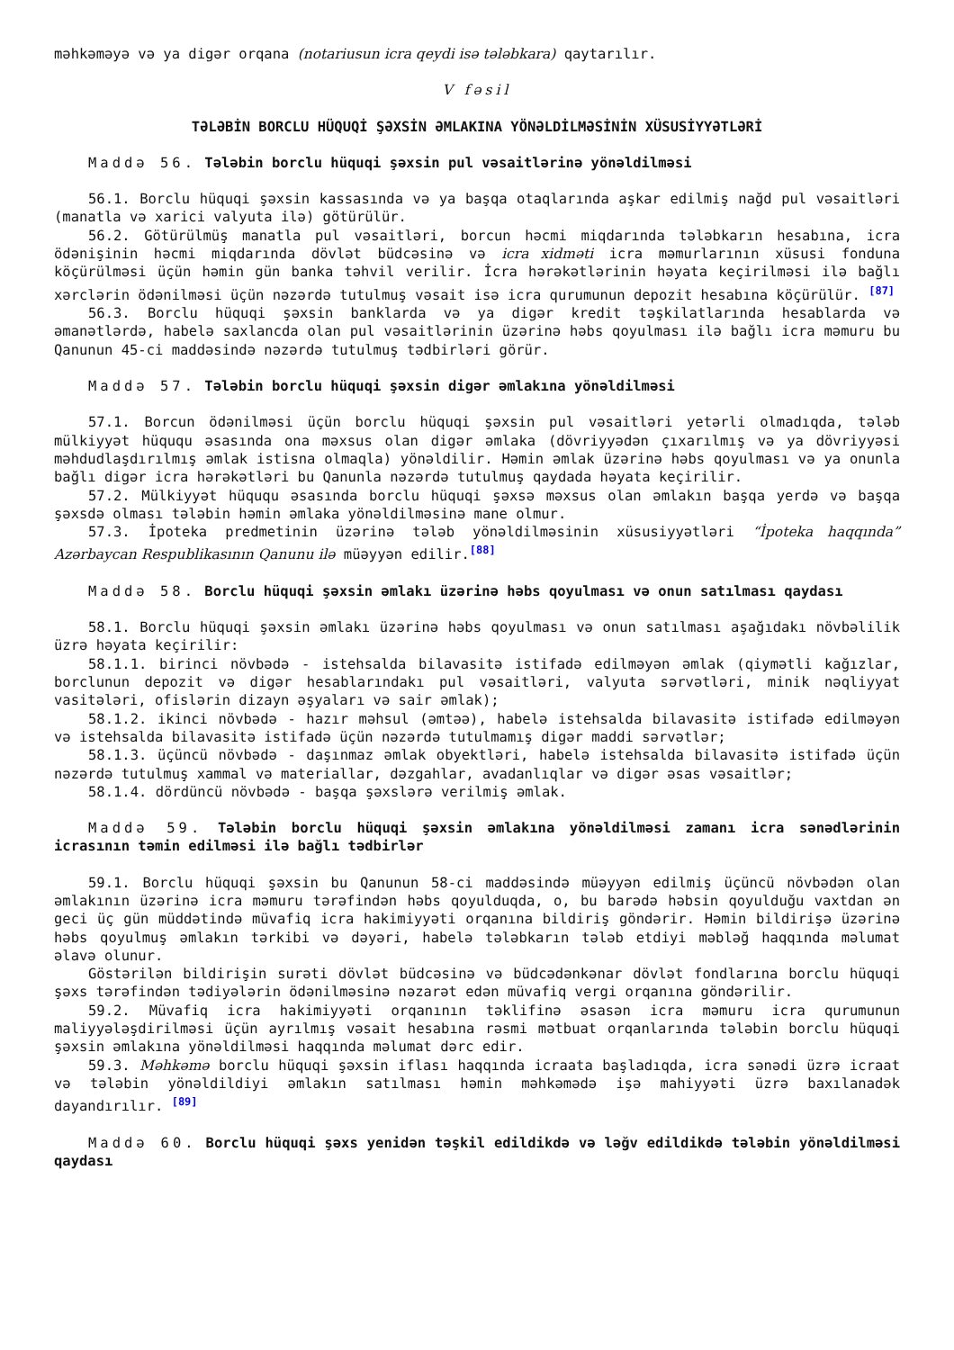məhkəməyə və ya digər orqana (notariusun icra qeydi isə tələbkara) qaytarılır.
V fəsil
TƏLƏBİN BORCLU HÜQUQİ ŞƏXSİN ƏMLAKINA YÖNƏLDİLMƏSİNİN XÜSUSİYYƏTLƏRİ
Maddə 56. Tələbin borclu hüquqi şəxsin pul vəsaitlərinə yönəldilməsi
56.1. Borclu hüquqi şəxsin kassasında və ya başqa otaqlarında aşkar edilmiş nağd pul vəsaitləri (manatla və xarici valyuta ilə) götürülür.
56.2. Götürülmüş manatla pul vəsaitləri, borcun həcmi miqdarında tələbkarın hesabına, icra ödənişinin həcmi miqdarında dövlət büdcəsinə və icra xidməti icra məmurlarının xüsusi fonduna köçürülməsi üçün həmin gün banka təhvil verilir. İcra hərəkətlərinin həyata keçirilməsi ilə bağlı xərclərin ödənilməsi üçün nəzərdə tutulmuş vəsait isə icra qurumunun depozit hesabına köçürülür. <sup>[87]</sup>
56.3. Borclu hüquqi şəxsin banklarda və ya digər kredit təşkilatlarında hesablarda və əmanətlərdə, habelə saxlancda olan pul vəsaitlərinin üzərinə həbs qoyulması ilə bağlı icra məmuru bu Qanunun 45-ci maddəsində nəzərdə tutulmuş tədbirləri görür.
Maddə 57. Tələbin borclu hüquqi şəxsin digər əmlakına yönəldilməsi
57.1. Borcun ödənilməsi üçün borclu hüquqi şəxsin pul vəsaitləri yetərli olmadıqda, tələb mülkiyyət hüququ əsasında ona məxsus olan digər əmlaka (dövriyyədən çıxarılmış və ya dövriyyəsi məhdudlaşdırılmış əmlak istisna olmaqla) yönəldilir. Həmin əmlak üzərinə həbs qoyulması və ya onunla bağlı digər icra hərəkətləri bu Qanunla nəzərdə tutulmuş qaydada həyata keçirilir.
57.2. Mülkiyyət hüququ əsasında borclu hüquqi şəxsə məxsus olan əmlakın başqa yerdə və başqa şəxsdə olması tələbin həmin əmlaka yönəldilməsinə mane olmur.
57.3. İpoteka predmetinin üzərinə tələb yönəldilməsinin xüsusiyyətləri “İpoteka haqqında” Azərbaycan Respublikasının Qanunu ilə müəyyən edilir.<sup>[88]</sup>
Maddə 58. Borclu hüquqi şəxsin əmlakı üzərinə həbs qoyulması və onun satılması qaydası
58.1. Borclu hüquqi şəxsin əmlakı üzərinə həbs qoyulması və onun satılması aşağıdakı növbəlilik üzrə həyata keçirilir:
58.1.1. birinci növbədə - istehsalda bilavasitə istifadə edilməyən əmlak (qiymətli kağızlar, borclunun depozit və digər hesablarındakı pul vəsaitləri, valyuta sərvətləri, minik nəqliyyat vasitələri, ofislərin dizayn əşyaları və sair əmlak);
58.1.2. ikinci növbədə - hazır məhsul (əmtəə), habelə istehsalda bilavasitə istifadə edilməyən və istehsalda bilavasitə istifadə üçün nəzərdə tutulmamış digər maddi sərvətlər;
58.1.3. üçüncü növbədə - daşınmaz əmlak obyektləri, habelə istehsalda bilavasitə istifadə üçün nəzərdə tutulmuş xammal və materiallar, dəzgahlar, avadanlıqlar və digər əsas vəsaitlər;
58.1.4. dördüncü növbədə - başqa şəxslərə verilmiş əmlak.
Maddə 59. Tələbin borclu hüquqi şəxsin əmlakına yönəldilməsi zamanı icra sənədlərinin icrasının təmin edilməsi ilə bağlı tədbirlər
59.1. Borclu hüquqi şəxsin bu Qanunun 58-ci maddəsində müəyyən edilmiş üçüncü növbədən olan əmlakının üzərinə icra məmuru tərəfindən həbs qoyulduqda, o, bu barədə həbsin qoyulduğu vaxtdan ən geci üç gün müddətində müvafiq icra hakimiyyəti orqanına bildiriş göndərir. Həmin bildirişə üzərinə həbs qoyulmuş əmlakın tərkibi və dəyəri, habelə tələbkarın tələb etdiyi məbləğ haqqında məlumat əlavə olunur.
Göstərilən bildirişin surəti dövlət büdcəsinə və büdcədənkənar dövlət fondlarına borclu hüquqi şəxs tərəfindən tədiyələrin ödənilməsinə nəzarət edən müvafiq vergi orqanına göndərilir.
59.2. Müvafiq icra hakimiyyəti orqanının təklifinə əsasən icra məmuru icra qurumunun maliyyələşdirilməsi üçün ayrılmış vəsait hesabına rəsmi mətbuat orqanlarında tələbin borclu hüquqi şəxsin əmlakına yönəldilməsi haqqında məlumat dərc edir.
59.3. Məhkəmə borclu hüquqi şəxsin iflası haqqında icraata başladıqda, icra sənədi üzrə icraat və tələbin yönəldildiyi əmlakın satılması həmin məhkəmədə işə mahiyyəti üzrə baxılanadək dayandırılır. <sup>[89]</sup>
Maddə 60. Borclu hüquqi şəxs yenidən təşkil edildikdə və ləğv edildikdə tələbin yönəldilməsi qaydası